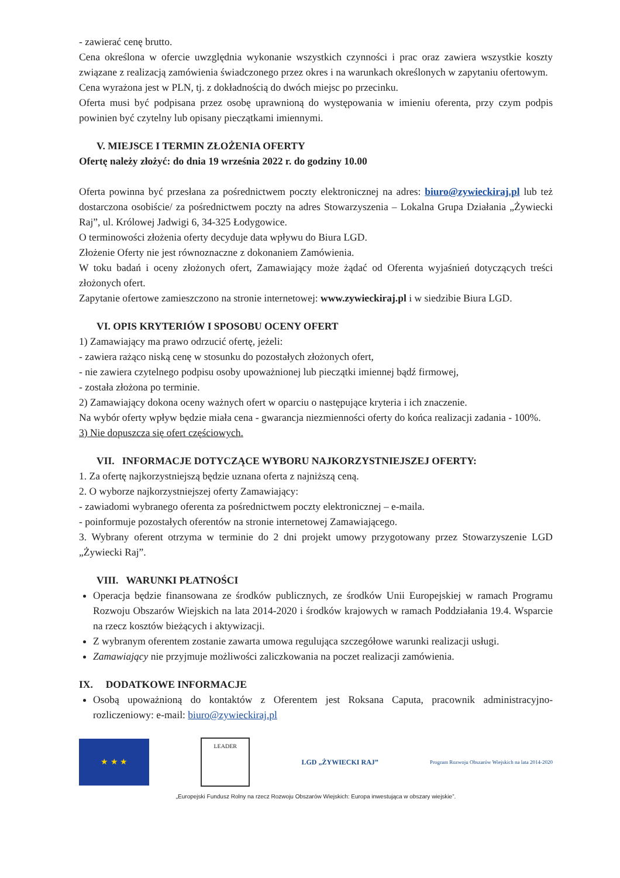- zawierać cenę brutto.
Cena określona w ofercie uwzględnia wykonanie wszystkich czynności i prac oraz zawiera wszystkie koszty związane z realizacją zamówienia świadczonego przez okres i na warunkach określonych w zapytaniu ofertowym.
Cena wyrażona jest w PLN, tj. z dokładnością do dwóch miejsc po przecinku.
Oferta musi być podpisana przez osobę uprawnioną do występowania w imieniu oferenta, przy czym podpis powinien być czytelny lub opisany pieczątkami imiennymi.
V. MIEJSCE I TERMIN ZŁOŻENIA OFERTY
Ofertę należy złożyć: do dnia 19 września 2022 r. do godziny 10.00
Oferta powinna być przesłana za pośrednictwem poczty elektronicznej na adres: biuro@zywieckiraj.pl lub też dostarczona osobiście/ za pośrednictwem poczty na adres Stowarzyszenia – Lokalna Grupa Działania „Żywiecki Raj”, ul. Królowej Jadwigi 6, 34-325 Łodygowice.
O terminowości złożenia oferty decyduje data wpływu do Biura LGD.
Złożenie Oferty nie jest równoznaczne z dokonaniem Zamówienia.
W toku badań i oceny złożonych ofert, Zamawiający może żądać od Oferenta wyjaśnień dotyczących treści złożonych ofert.
Zapytanie ofertowe zamieszczono na stronie internetowej: www.zywieckiraj.pl i w siedzibie Biura LGD.
VI. OPIS KRYTERIÓW I SPOSOBU OCENY OFERT
1) Zamawiający ma prawo odrzucić ofertę, jeżeli:
- zawiera rażąco niską cenę w stosunku do pozostałych złożonych ofert,
- nie zawiera czytelnego podpisu osoby upoważnionej lub pieczątki imiennej bądź firmowej,
- została złożona po terminie.
2) Zamawiający dokona oceny ważnych ofert w oparciu o następujące kryteria i ich znaczenie.
Na wybór oferty wpływ będzie miała cena - gwarancja niezmienności oferty do końca realizacji zadania - 100%.
3) Nie dopuszcza się ofert częściowych.
VII. INFORMACJE DOTYCZĄCE WYBORU NAJKORZYSTNIEJSZEJ OFERTY:
1. Za ofertę najkorzystniejszą będzie uznana oferta z najniższą ceną.
2. O wyborze najkorzystniejszej oferty Zamawiający:
- zawiadomi wybranego oferenta za pośrednictwem poczty elektronicznej – e-maila.
- poinformuje pozostałych oferentów na stronie internetowej Zamawiającego.
3. Wybrany oferent otrzyma w terminie do 2 dni projekt umowy przygotowany przez Stowarzyszenie LGD „Żywiecki Raj”.
VIII. WARUNKI PŁATNOŚCI
Operacja będzie finansowana ze środków publicznych, ze środków Unii Europejskiej w ramach Programu Rozwoju Obszarów Wiejskich na lata 2014-2020 i środków krajowych w ramach Poddziałania 19.4. Wsparcie na rzecz kosztów bieżących i aktywizacji.
Z wybranym oferentem zostanie zawarta umowa regulująca szczegółowe warunki realizacji usługi.
Zamawiający nie przyjmuje możliwości zaliczkowania na poczet realizacji zamówienia.
IX. DODATKOWE INFORMACJE
Osobą upoważnioną do kontaktów z Oferentem jest Roksana Caputa, pracownik administracyjno-rozliczeniowy: e-mail: biuro@zywieckiraj.pl
★ ★ ★
LEADER
LGD „ŻYWIECKI RAJ”
Program Rozwoju Obszarów Wiejskich na lata 2014-2020
„Europejski Fundusz Rolny na rzecz Rozwoju Obszarów Wiejskich: Europa inwestująca w obszary wiejskie”.